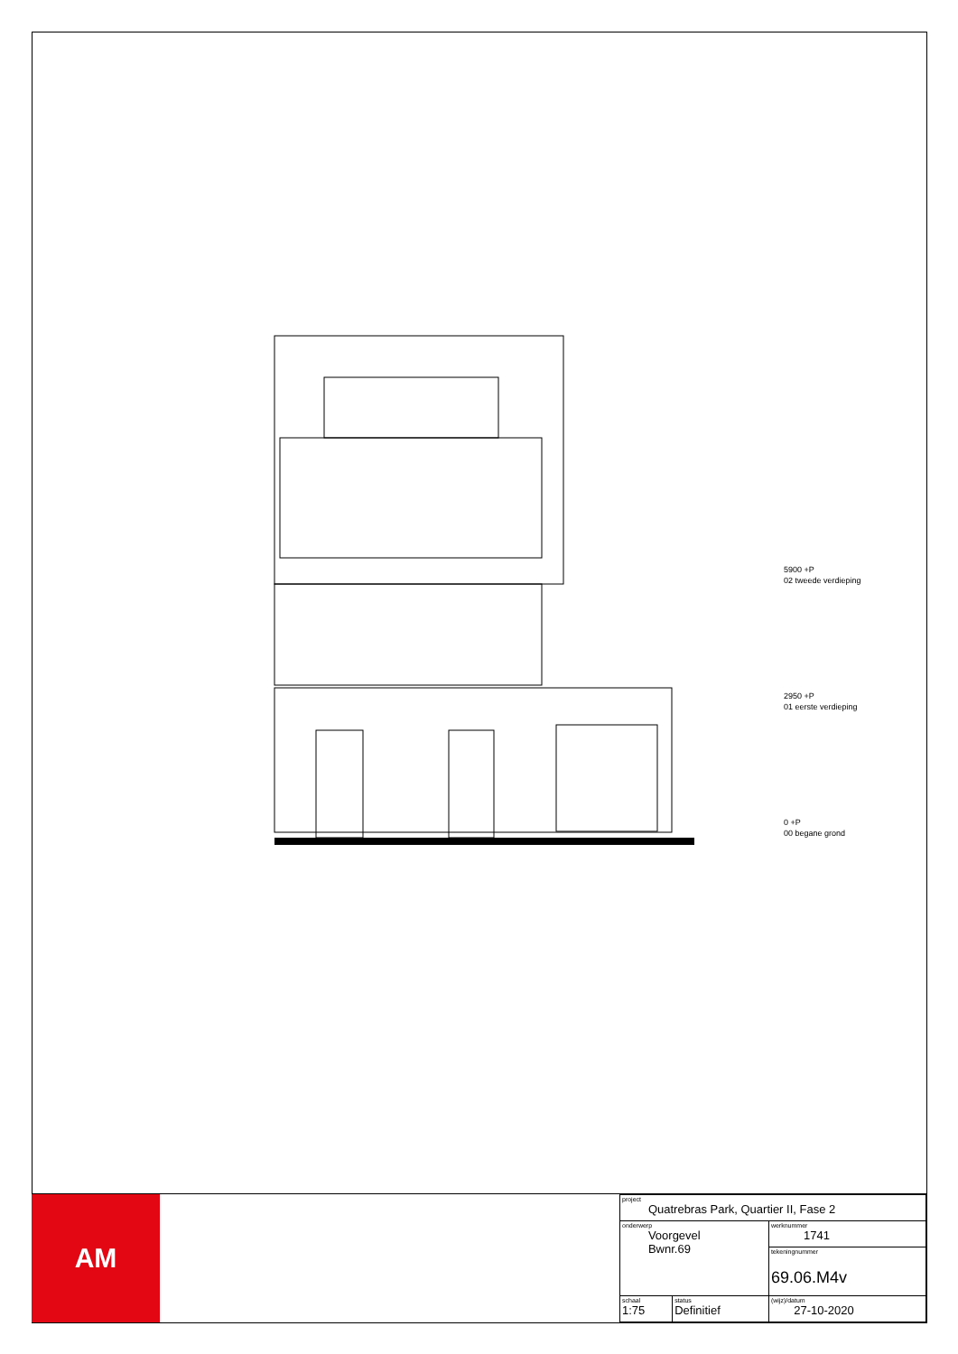5900 +P
02 tweede verdieping
2950 +P
01 eerste verdieping
0 +P
00 begane grond
AM
| project Quatrebras Park, Quartier II, Fase 2 | | |
| onderwerp Voorgevel Bwnr.69 | | werknummer 1741 |
| | | tekeningnummer 69.06.M4v |
| schaal 1:75 | status Definitief | (wijz)/datum 27-10-2020 |